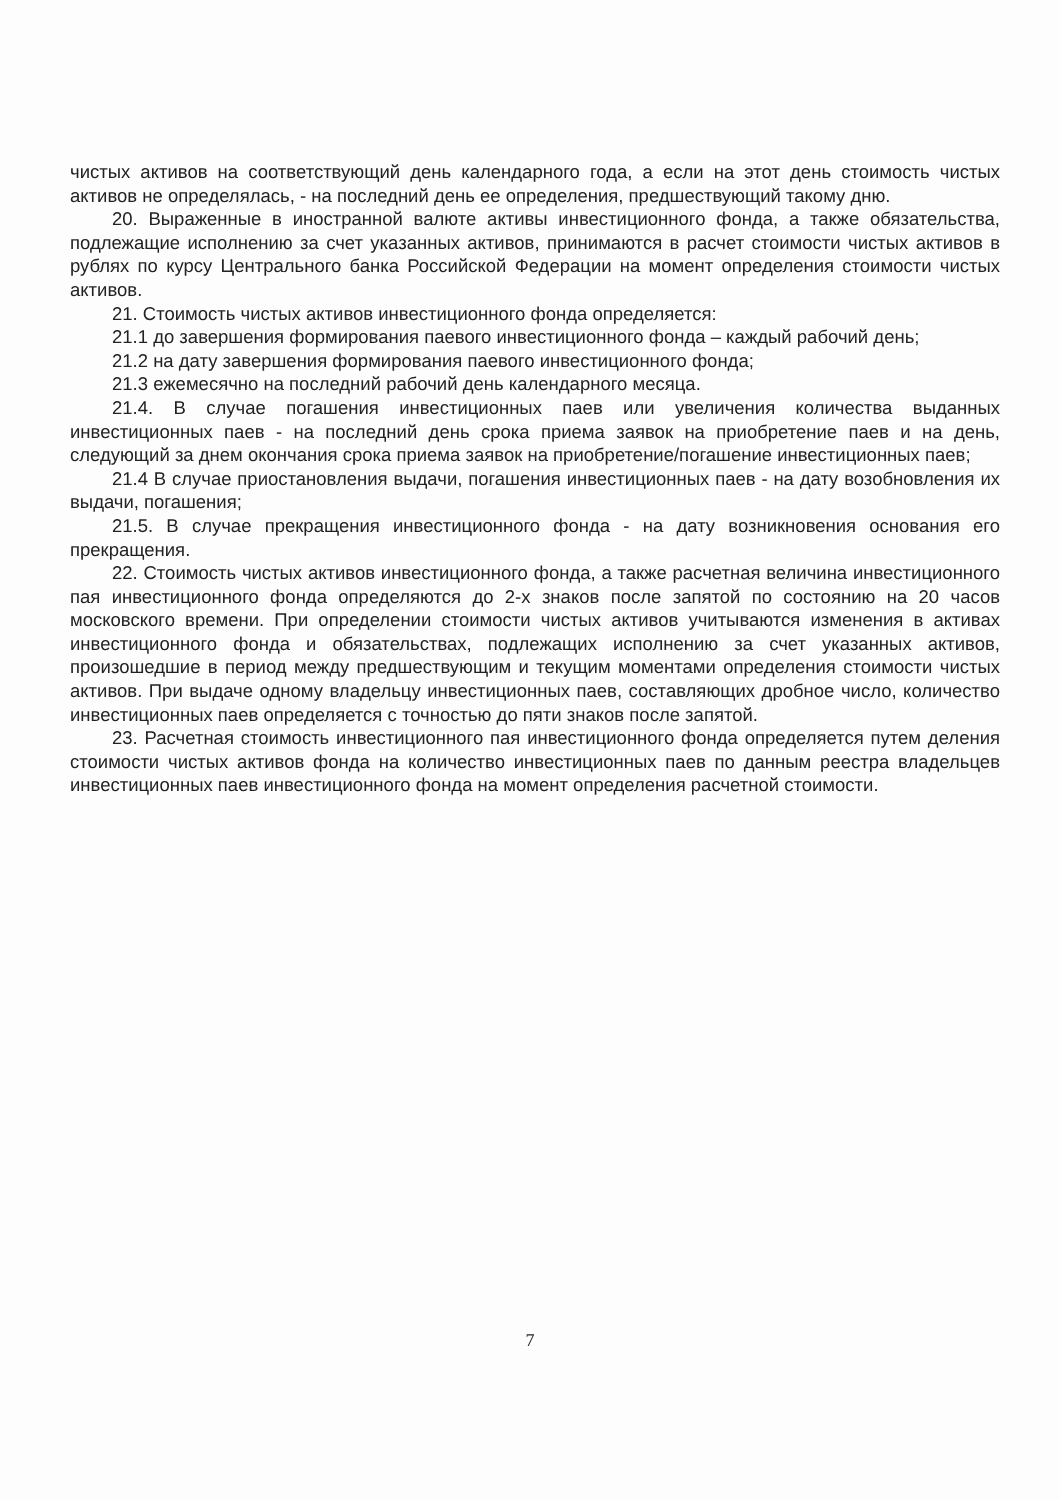чистых активов на соответствующий день календарного года, а если на этот день стоимость чистых активов не определялась, - на последний день ее определения, предшествующий такому дню.
20. Выраженные в иностранной валюте активы инвестиционного фонда, а также обязательства, подлежащие исполнению за счет указанных активов, принимаются в расчет стоимости чистых активов в рублях по курсу Центрального банка Российской Федерации на момент определения стоимости чистых активов.
21. Стоимость чистых активов инвестиционного фонда определяется:
21.1 до завершения формирования паевого инвестиционного фонда – каждый рабочий день;
21.2 на дату завершения формирования паевого инвестиционного фонда;
21.3 ежемесячно на последний рабочий день календарного месяца.
21.4. В случае погашения инвестиционных паев или увеличения количества выданных инвестиционных паев - на последний день срока приема заявок на приобретение паев и на день, следующий за днем окончания срока приема заявок на приобретение/погашение инвестиционных паев;
21.4 В случае приостановления выдачи, погашения инвестиционных паев - на дату возобновления их выдачи, погашения;
21.5. В случае прекращения инвестиционного фонда - на дату возникновения основания его прекращения.
22. Стоимость чистых активов инвестиционного фонда, а также расчетная величина инвестиционного пая инвестиционного фонда определяются до 2-х знаков после запятой по состоянию на 20 часов московского времени. При определении стоимости чистых активов учитываются изменения в активах инвестиционного фонда и обязательствах, подлежащих исполнению за счет указанных активов, произошедшие в период между предшествующим и текущим моментами определения стоимости чистых активов. При выдаче одному владельцу инвестиционных паев, составляющих дробное число, количество инвестиционных паев определяется с точностью до пяти знаков после запятой.
23. Расчетная стоимость инвестиционного пая инвестиционного фонда определяется путем деления стоимости чистых активов фонда на количество инвестиционных паев по данным реестра владельцев инвестиционных паев инвестиционного фонда на момент определения расчетной стоимости.
7